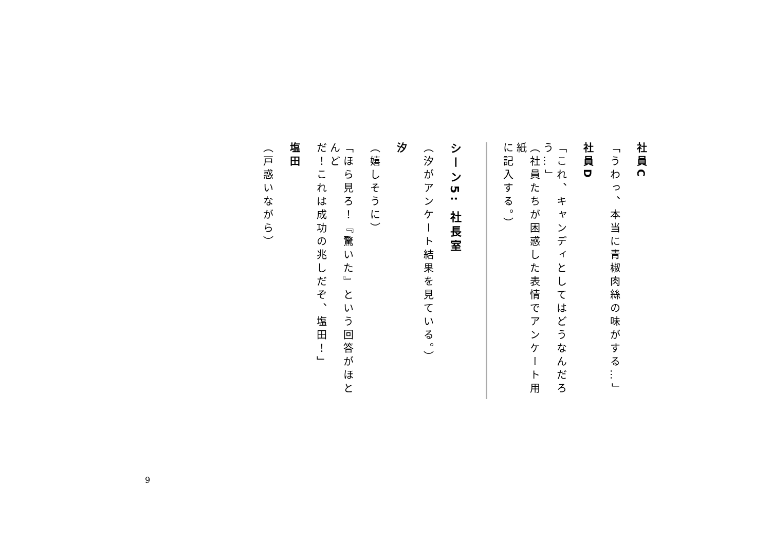社員C
「うわっ、本当に青椒肉絲の味がする…」
社員D
「これ、キャンディとしてはどうなんだろう…」
（社員たちが困惑した表情でアンケート用紙
に記入する。）
シーン5: 社長室
（汐がアンケート結果を見ている。）
汐
（嬉しそうに）
「ほら見ろ！『驚いた』という回答がほとんど
だ！これは成功の兆しだぞ、塩田！」
塩田
（戸惑いながら）
9